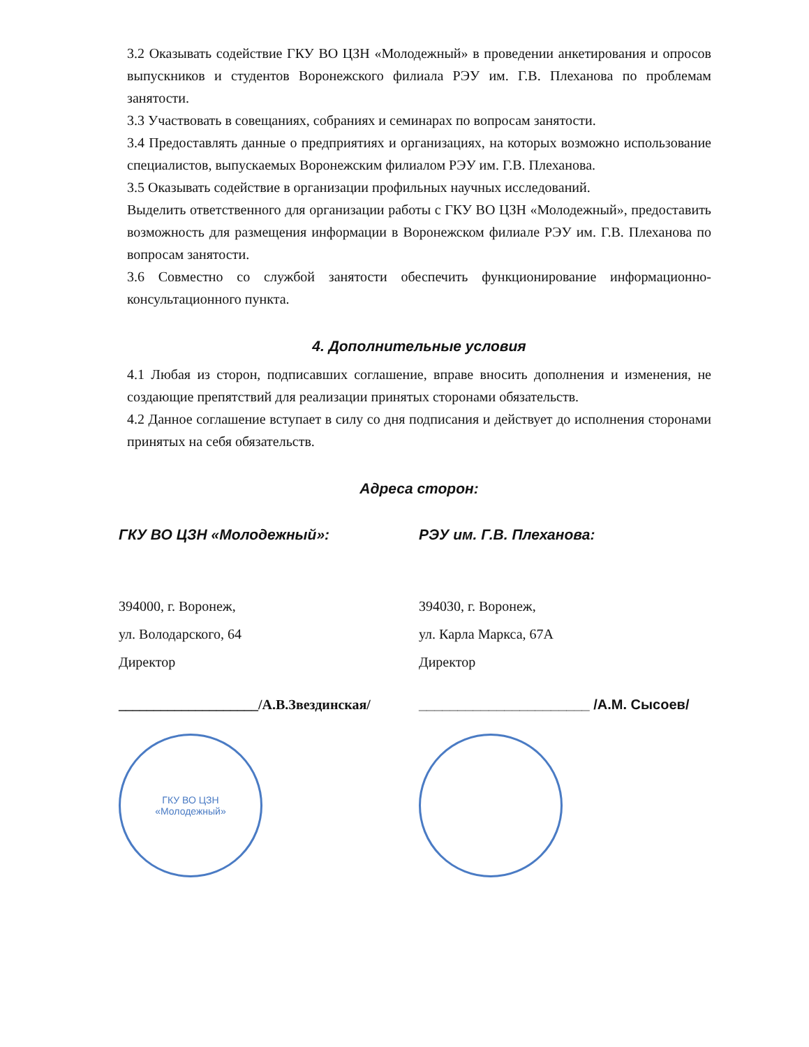3.2 Оказывать содействие ГКУ ВО ЦЗН «Молодежный» в проведении анкетирования и опросов выпускников и студентов Воронежского филиала РЭУ им. Г.В. Плеханова по проблемам занятости.
3.3 Участвовать в совещаниях, собраниях и семинарах по вопросам занятости.
3.4 Предоставлять данные о предприятиях и организациях, на которых возможно использование специалистов, выпускаемых Воронежским филиалом РЭУ им. Г.В. Плеханова.
3.5 Оказывать содействие в организации профильных научных исследований.
Выделить ответственного для организации работы с ГКУ ВО ЦЗН «Молодежный», предоставить возможность для размещения информации в Воронежском филиале РЭУ им. Г.В. Плеханова по вопросам занятости.
3.6 Совместно со службой занятости обеспечить функционирование информационно-консультационного пункта.
4. Дополнительные условия
4.1 Любая из сторон, подписавших соглашение, вправе вносить дополнения и изменения, не создающие препятствий для реализации принятых сторонами обязательств.
4.2 Данное соглашение вступает в силу со дня подписания и действует до исполнения сторонами принятых на себя обязательств.
Адреса сторон:
ГКУ ВО ЦЗН «Молодежный»:
394000, г. Воронеж,
ул. Володарского, 64
Директор
____________________/А.В.Звездинская/
ГКУ ВО ЦЗН
«Молодежный»
РЭУ им. Г.В. Плеханова:
394030, г. Воронеж,
ул. Карла Маркса, 67А
Директор
______________________ /А.М. Сысоев/